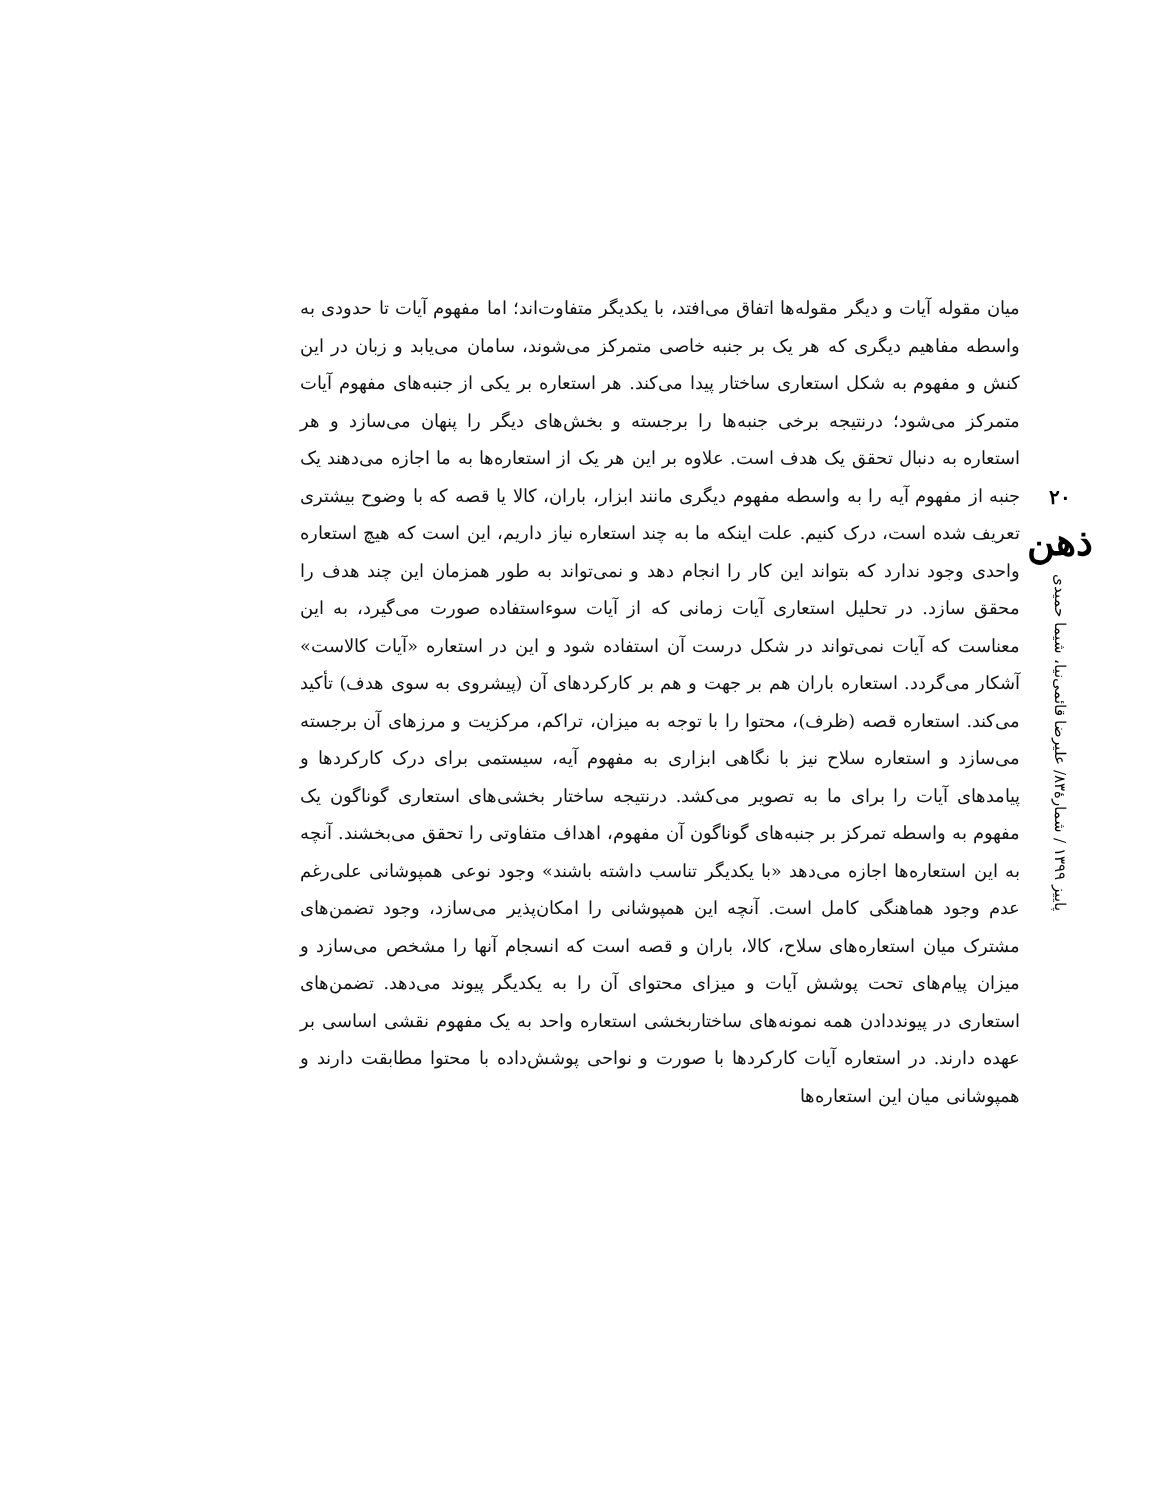۲۰
ذهن
پاییز ۱۳۹۹ / شمارهٔ۸۳/ علیرضا قائمی‌نیا، شیما حمیدی
میان مقوله آیات و دیگر مقوله‌ها اتفاق می‌افتد، با یکدیگر متفاوت‌اند؛ اما مفهوم آیات تا حدودی به واسطه مفاهیم دیگری که هر یک بر جنبه خاصی متمرکز می‌شوند، سامان می‌یابد و زبان در این کنش و مفهوم به شکل استعاری ساختار پیدا می‌کند. هر استعاره بر یکی از جنبه‌های مفهوم آیات متمرکز می‌شود؛ درنتیجه برخی جنبه‌ها را برجسته و بخش‌های دیگر را پنهان می‌سازد و هر استعاره به دنبال تحقق یک هدف است. علاوه بر این هر یک از استعاره‌ها به ما اجازه می‌دهند یک جنبه از مفهوم آیه را به واسطه مفهوم دیگری مانند ابزار، باران، کالا یا قصه که با وضوح بیشتری تعریف شده است، درک کنیم. علت اینکه ما به چند استعاره نیاز داریم، این است که هیچ استعاره واحدی وجود ندارد که بتواند این کار را انجام دهد و نمی‌تواند به طور همزمان این چند هدف را محقق سازد. در تحلیل استعاری آیات زمانی که از آیات سوءاستفاده صورت می‌گیرد، به این معناست که آیات نمی‌تواند در شکل درست آن استفاده شود و این در استعاره «آیات کالاست» آشکار می‌گردد. استعاره باران هم بر جهت و هم بر کارکردهای آن (پیشروی به سوی هدف) تأکید می‌کند. استعاره قصه (ظرف)، محتوا را با توجه به میزان، تراکم، مرکزیت و مرزهای آن برجسته می‌سازد و استعاره سلاح نیز با نگاهی ابزاری به مفهوم آیه، سیستمی برای درک کارکردها و پیامدهای آیات را برای ما به تصویر می‌کشد. درنتیجه ساختار بخشی‌های استعاری گوناگون یک مفهوم به واسطه تمرکز بر جنبه‌های گوناگون آن مفهوم، اهداف متفاوتی را تحقق می‌بخشند. آنچه به این استعاره‌ها اجازه می‌دهد «با یکدیگر تناسب داشته باشند» وجود نوعی همپوشانی علی‌رغم عدم وجود هماهنگی کامل است. آنچه این همپوشانی را امکان‌پذیر می‌سازد، وجود تضمن‌های مشترک میان استعاره‌های سلاح، کالا، باران و قصه است که انسجام آنها را مشخص می‌سازد و میزان پیام‌های تحت پوشش آیات و میزای محتوای آن را به یکدیگر پیوند می‌دهد. تضمن‌های استعاری در پیونددادن همه نمونه‌های ساختاربخشی استعاره واحد به یک مفهوم نقشی اساسی بر عهده دارند. در استعاره آیات کارکردها با صورت و نواحی پوشش‌داده با محتوا مطابقت دارند و همپوشانی میان این استعاره‌ها